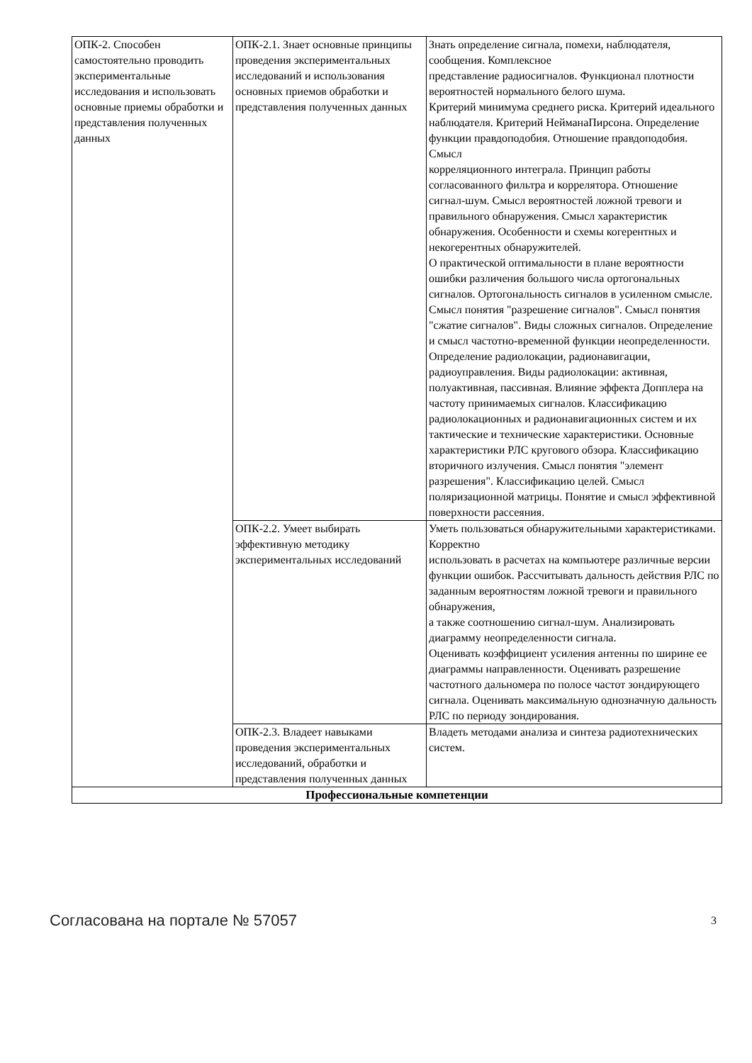| ОПК-2. Способен самостоятельно проводить экспериментальные исследования и использовать основные приемы обработки и представления полученных данных | ОПК-2.1. Знает основные принципы проведения экспериментальных исследований и использования основных приемов обработки и представления полученных данных | Знать определение сигнала, помехи, наблюдателя, сообщения. Комплексное представление радиосигналов. Функционал плотности вероятностей нормального белого шума. Критерий минимума среднего риска. Критерий идеального наблюдателя. Критерий НейманаПирсона. Определение функции правдоподобия. Отношение правдоподобия. Смысл корреляционного интеграла. Принцип работы согласованного фильтра и коррелятора. Отношение сигнал-шум. Смысл вероятностей ложной тревоги и правильного обнаружения. Смысл характеристик обнаружения. Особенности и схемы когерентных и некогерентных обнаружителей. О практической оптимальности в плане вероятности ошибки различения большого числа ортогональных сигналов. Ортогональность сигналов в усиленном смысле. Смысл понятия "разрешение сигналов". Смысл понятия "сжатие сигналов". Виды сложных сигналов. Определение и смысл частотно-временной функции неопределенности. Определение радиолокации, радионавигации, радиоуправления. Виды радиолокации: активная, полуактивная, пассивная. Влияние эффекта Допплера на частоту принимаемых сигналов. Классификацию радиолокационных и радионавигационных систем и их тактические и технические характеристики. Основные характеристики РЛС кругового обзора. Классификацию вторичного излучения. Смысл понятия "элемент разрешения". Классификацию целей. Смысл поляризационной матрицы. Понятие и смысл эффективной поверхности рассеяния. |
| | ОПК-2.2. Умеет выбирать эффективную методику экспериментальных исследований | Уметь пользоваться обнаружительными характеристиками. Корректно использовать в расчетах на компьютере различные версии функции ошибок. Рассчитывать дальность действия РЛС по заданным вероятностям ложной тревоги и правильного обнаружения, а также соотношению сигнал-шум. Анализировать диаграмму неопределенности сигнала. Оценивать коэффициент усиления антенны по ширине ее диаграммы направленности. Оценивать разрешение частотного дальномера по полосе частот зондирующего сигнала. Оценивать максимальную однозначную дальность РЛС по периоду зондирования. |
| | ОПК-2.3. Владеет навыками проведения экспериментальных исследований, обработки и представления полученных данных | Владеть методами анализа и синтеза радиотехнических систем. |
| Профессиональные компетенции | | |
Согласована на портале № 57057 3